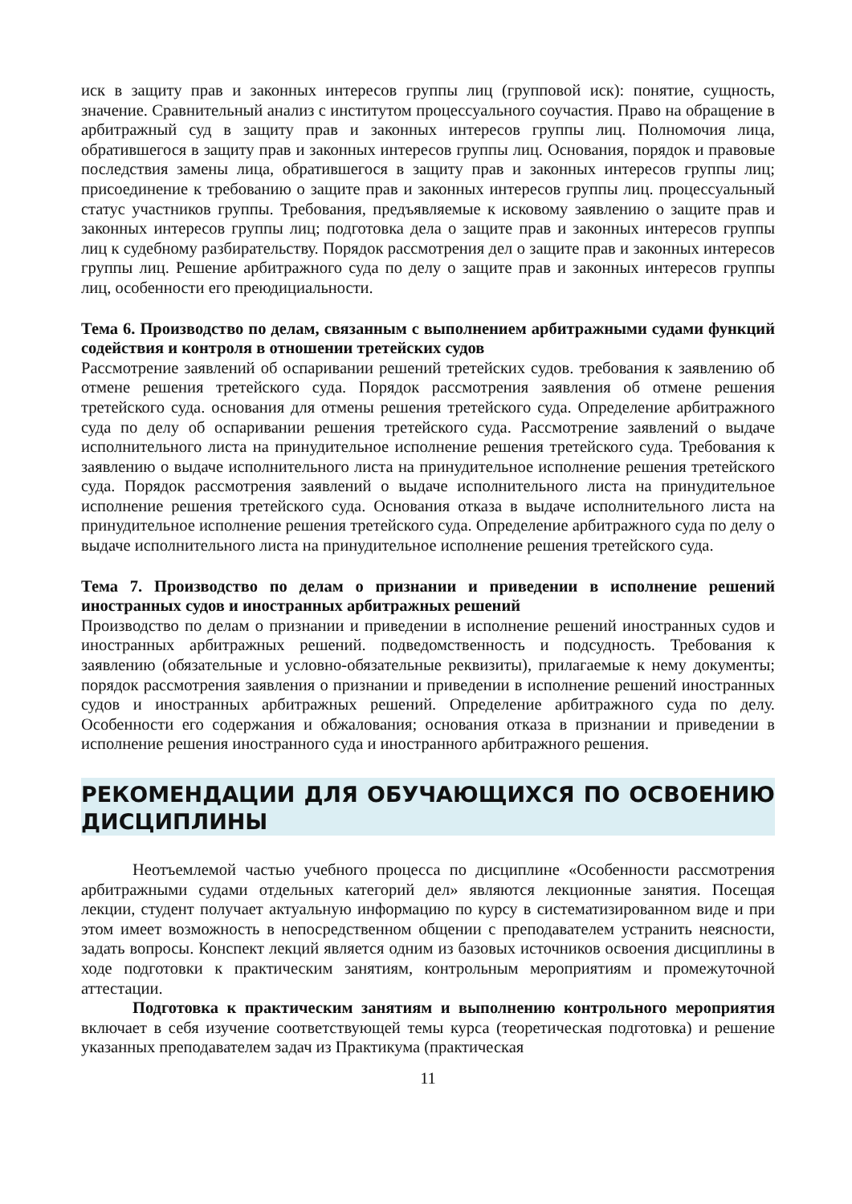иск в защиту прав и законных интересов группы лиц (групповой иск): понятие, сущность, значение. Сравнительный анализ с институтом процессуального соучастия. Право на обращение в арбитражный суд в защиту прав и законных интересов группы лиц. Полномочия лица, обратившегося в защиту прав и законных интересов группы лиц. Основания, порядок и правовые последствия замены лица, обратившегося в защиту прав и законных интересов группы лиц; присоединение к требованию о защите прав и законных интересов группы лиц. процессуальный статус участников группы. Требования, предъявляемые к исковому заявлению о защите прав и законных интересов группы лиц; подготовка дела о защите прав и законных интересов группы лиц к судебному разбирательству. Порядок рассмотрения дел о защите прав и законных интересов группы лиц. Решение арбитражного суда по делу о защите прав и законных интересов группы лиц, особенности его преюдициальности.
Тема 6. Производство по делам, связанным с выполнением арбитражными судами функций содействия и контроля в отношении третейских судов
Рассмотрение заявлений об оспаривании решений третейских судов. требования к заявлению об отмене решения третейского суда. Порядок рассмотрения заявления об отмене решения третейского суда. основания для отмены решения третейского суда. Определение арбитражного суда по делу об оспаривании решения третейского суда. Рассмотрение заявлений о выдаче исполнительного листа на принудительное исполнение решения третейского суда. Требования к заявлению о выдаче исполнительного листа на принудительное исполнение решения третейского суда. Порядок рассмотрения заявлений о выдаче исполнительного листа на принудительное исполнение решения третейского суда. Основания отказа в выдаче исполнительного листа на принудительное исполнение решения третейского суда. Определение арбитражного суда по делу о выдаче исполнительного листа на принудительное исполнение решения третейского суда.
Тема 7. Производство по делам о признании и приведении в исполнение решений иностранных судов и иностранных арбитражных решений
Производство по делам о признании и приведении в исполнение решений иностранных судов и иностранных арбитражных решений. подведомственность и подсудность. Требования к заявлению (обязательные и условно-обязательные реквизиты), прилагаемые к нему документы; порядок рассмотрения заявления о признании и приведении в исполнение решений иностранных судов и иностранных арбитражных решений. Определение арбитражного суда по делу. Особенности его содержания и обжалования; основания отказа в признании и приведении в исполнение решения иностранного суда и иностранного арбитражного решения.
РЕКОМЕНДАЦИИ ДЛЯ ОБУЧАЮЩИХСЯ ПО ОСВОЕНИЮ ДИСЦИПЛИНЫ
Неотъемлемой частью учебного процесса по дисциплине «Особенности рассмотрения арбитражными судами отдельных категорий дел» являются лекционные занятия. Посещая лекции, студент получает актуальную информацию по курсу в систематизированном виде и при этом имеет возможность в непосредственном общении с преподавателем устранить неясности, задать вопросы. Конспект лекций является одним из базовых источников освоения дисциплины в ходе подготовки к практическим занятиям, контрольным мероприятиям и промежуточной аттестации.
Подготовка к практическим занятиям и выполнению контрольного мероприятия включает в себя изучение соответствующей темы курса (теоретическая подготовка) и решение указанных преподавателем задач из Практикума (практическая
11